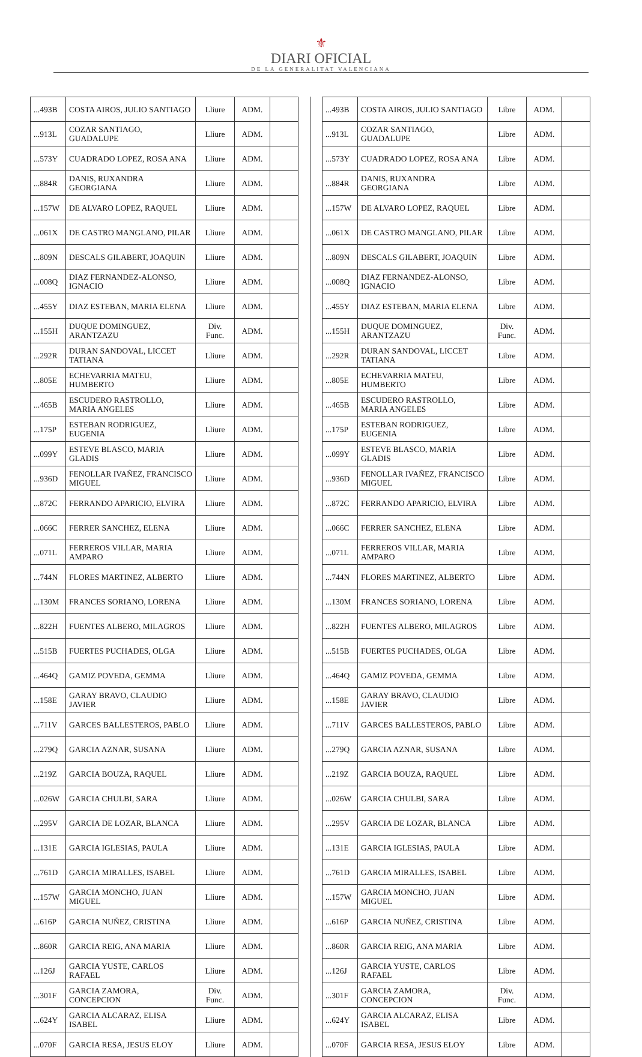⚜
DIARI OFICIAL
DE LA GENERALITAT VALENCIANA
| ...493B | COSTA AIROS, JULIO SANTIAGO | Lliure | ADM. | |
| ...913L | COZAR SANTIAGO, GUADALUPE | Lliure | ADM. | |
| ...573Y | CUADRADO LOPEZ, ROSA ANA | Lliure | ADM. | |
| ...884R | DANIS, RUXANDRA GEORGIANA | Lliure | ADM. | |
| ...157W | DE ALVARO LOPEZ, RAQUEL | Lliure | ADM. | |
| ...061X | DE CASTRO MANGLANO, PILAR | Lliure | ADM. | |
| ...809N | DESCALS GILABERT, JOAQUIN | Lliure | ADM. | |
| ...008Q | DIAZ FERNANDEZ-ALONSO, IGNACIO | Lliure | ADM. | |
| ...455Y | DIAZ ESTEBAN, MARIA ELENA | Lliure | ADM. | |
| ...155H | DUQUE DOMINGUEZ, ARANTZAZU | Div. Func. | ADM. | |
| ...292R | DURAN SANDOVAL, LICCET TATIANA | Lliure | ADM. | |
| ...805E | ECHEVARRIA MATEU, HUMBERTO | Lliure | ADM. | |
| ...465B | ESCUDERO RASTROLLO, MARIA ANGELES | Lliure | ADM. | |
| ...175P | ESTEBAN RODRIGUEZ, EUGENIA | Lliure | ADM. | |
| ...099Y | ESTEVE BLASCO, MARIA GLADIS | Lliure | ADM. | |
| ...936D | FENOLLAR IVAÑEZ, FRANCISCO MIGUEL | Lliure | ADM. | |
| ...872C | FERRANDO APARICIO, ELVIRA | Lliure | ADM. | |
| ...066C | FERRER SANCHEZ, ELENA | Lliure | ADM. | |
| ...071L | FERREROS VILLAR, MARIA AMPARO | Lliure | ADM. | |
| ...744N | FLORES MARTINEZ, ALBERTO | Lliure | ADM. | |
| ...130M | FRANCES SORIANO, LORENA | Lliure | ADM. | |
| ...822H | FUENTES ALBERO, MILAGROS | Lliure | ADM. | |
| ...515B | FUERTES PUCHADES, OLGA | Lliure | ADM. | |
| ...464Q | GAMIZ POVEDA, GEMMA | Lliure | ADM. | |
| ...158E | GARAY BRAVO, CLAUDIO JAVIER | Lliure | ADM. | |
| ...711V | GARCES BALLESTEROS, PABLO | Lliure | ADM. | |
| ...279Q | GARCIA AZNAR, SUSANA | Lliure | ADM. | |
| ...219Z | GARCIA BOUZA, RAQUEL | Lliure | ADM. | |
| ...026W | GARCIA CHULBI, SARA | Lliure | ADM. | |
| ...295V | GARCIA DE LOZAR, BLANCA | Lliure | ADM. | |
| ...131E | GARCIA IGLESIAS, PAULA | Lliure | ADM. | |
| ...761D | GARCIA MIRALLES, ISABEL | Lliure | ADM. | |
| ...157W | GARCIA MONCHO, JUAN MIGUEL | Lliure | ADM. | |
| ...616P | GARCIA NUÑEZ, CRISTINA | Lliure | ADM. | |
| ...860R | GARCIA REIG, ANA MARIA | Lliure | ADM. | |
| ...126J | GARCIA YUSTE, CARLOS RAFAEL | Lliure | ADM. | |
| ...301F | GARCIA ZAMORA, CONCEPCION | Div. Func. | ADM. | |
| ...624Y | GARCIA ALCARAZ, ELISA ISABEL | Lliure | ADM. | |
| ...070F | GARCIA RESA, JESUS ELOY | Lliure | ADM. | |
| ...493B | COSTA AIROS, JULIO SANTIAGO | Libre | ADM. | |
| ...913L | COZAR SANTIAGO, GUADALUPE | Libre | ADM. | |
| ...573Y | CUADRADO LOPEZ, ROSA ANA | Libre | ADM. | |
| ...884R | DANIS, RUXANDRA GEORGIANA | Libre | ADM. | |
| ...157W | DE ALVARO LOPEZ, RAQUEL | Libre | ADM. | |
| ...061X | DE CASTRO MANGLANO, PILAR | Libre | ADM. | |
| ...809N | DESCALS GILABERT, JOAQUIN | Libre | ADM. | |
| ...008Q | DIAZ FERNANDEZ-ALONSO, IGNACIO | Libre | ADM. | |
| ...455Y | DIAZ ESTEBAN, MARIA ELENA | Libre | ADM. | |
| ...155H | DUQUE DOMINGUEZ, ARANTZAZU | Div. Func. | ADM. | |
| ...292R | DURAN SANDOVAL, LICCET TATIANA | Libre | ADM. | |
| ...805E | ECHEVARRIA MATEU, HUMBERTO | Libre | ADM. | |
| ...465B | ESCUDERO RASTROLLO, MARIA ANGELES | Libre | ADM. | |
| ...175P | ESTEBAN RODRIGUEZ, EUGENIA | Libre | ADM. | |
| ...099Y | ESTEVE BLASCO, MARIA GLADIS | Libre | ADM. | |
| ...936D | FENOLLAR IVAÑEZ, FRANCISCO MIGUEL | Libre | ADM. | |
| ...872C | FERRANDO APARICIO, ELVIRA | Libre | ADM. | |
| ...066C | FERRER SANCHEZ, ELENA | Libre | ADM. | |
| ...071L | FERREROS VILLAR, MARIA AMPARO | Libre | ADM. | |
| ...744N | FLORES MARTINEZ, ALBERTO | Libre | ADM. | |
| ...130M | FRANCES SORIANO, LORENA | Libre | ADM. | |
| ...822H | FUENTES ALBERO, MILAGROS | Libre | ADM. | |
| ...515B | FUERTES PUCHADES, OLGA | Libre | ADM. | |
| ...464Q | GAMIZ POVEDA, GEMMA | Libre | ADM. | |
| ...158E | GARAY BRAVO, CLAUDIO JAVIER | Libre | ADM. | |
| ...711V | GARCES BALLESTEROS, PABLO | Libre | ADM. | |
| ...279Q | GARCIA AZNAR, SUSANA | Libre | ADM. | |
| ...219Z | GARCIA BOUZA, RAQUEL | Libre | ADM. | |
| ...026W | GARCIA CHULBI, SARA | Libre | ADM. | |
| ...295V | GARCIA DE LOZAR, BLANCA | Libre | ADM. | |
| ...131E | GARCIA IGLESIAS, PAULA | Libre | ADM. | |
| ...761D | GARCIA MIRALLES, ISABEL | Libre | ADM. | |
| ...157W | GARCIA MONCHO, JUAN MIGUEL | Libre | ADM. | |
| ...616P | GARCIA NUÑEZ, CRISTINA | Libre | ADM. | |
| ...860R | GARCIA REIG, ANA MARIA | Libre | ADM. | |
| ...126J | GARCIA YUSTE, CARLOS RAFAEL | Libre | ADM. | |
| ...301F | GARCIA ZAMORA, CONCEPCION | Div. Func. | ADM. | |
| ...624Y | GARCIA ALCARAZ, ELISA ISABEL | Libre | ADM. | |
| ...070F | GARCIA RESA, JESUS ELOY | Libre | ADM. | |